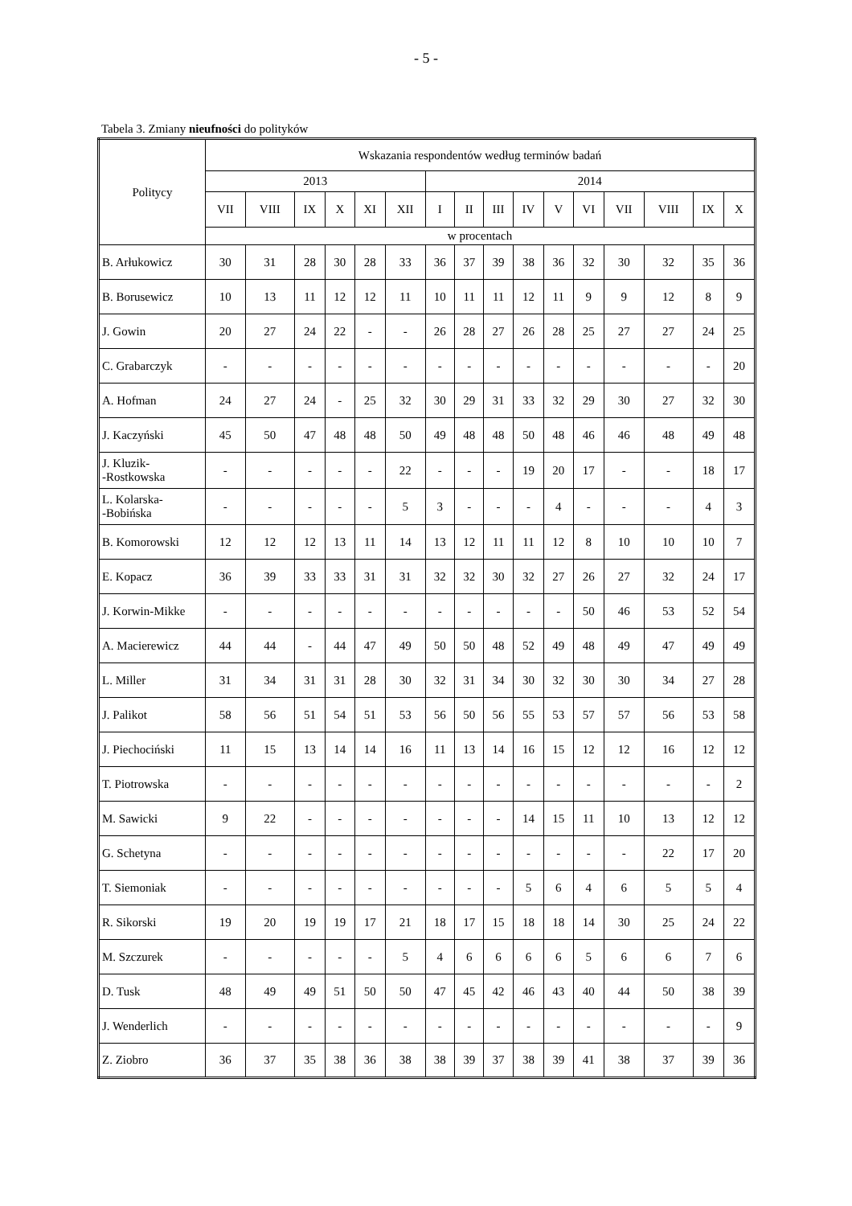- 5 -
Tabela 3. Zmiany nieufności do polityków
| Politycy | Wskazania respondentów według terminów badań | | | | | | | | | | | | | | | |
| --- | --- | --- | --- | --- | --- | --- | --- | --- | --- | --- | --- | --- | --- | --- | --- | --- |
| | 2013 | | | | | | 2014 | | | | | | | | | |
| | VII | VIII | IX | X | XI | XII | I | II | III | IV | V | VI | VII | VIII | IX | X |
| | w procentach | | | | | | | | | | | | | | | |
| B. Arłukowicz | 30 | 31 | 28 | 30 | 28 | 33 | 36 | 37 | 39 | 38 | 36 | 32 | 30 | 32 | 35 | 36 |
| B. Borusewicz | 10 | 13 | 11 | 12 | 12 | 11 | 10 | 11 | 11 | 12 | 11 | 9 | 9 | 12 | 8 | 9 |
| J. Gowin | 20 | 27 | 24 | 22 | - | - | 26 | 28 | 27 | 26 | 28 | 25 | 27 | 27 | 24 | 25 |
| C. Grabarczyk | - | - | - | - | - | - | - | - | - | - | - | - | - | - | - | 20 |
| A. Hofman | 24 | 27 | 24 | - | 25 | 32 | 30 | 29 | 31 | 33 | 32 | 29 | 30 | 27 | 32 | 30 |
| J. Kaczyński | 45 | 50 | 47 | 48 | 48 | 50 | 49 | 48 | 48 | 50 | 48 | 46 | 46 | 48 | 49 | 48 |
| J. Kluzik- -Rostkowska | - | - | - | - | - | 22 | - | - | - | 19 | 20 | 17 | - | - | 18 | 17 |
| L. Kolarska- -Bobińska | - | - | - | - | - | 5 | 3 | - | - | - | 4 | - | - | - | 4 | 3 |
| B. Komorowski | 12 | 12 | 12 | 13 | 11 | 14 | 13 | 12 | 11 | 11 | 12 | 8 | 10 | 10 | 10 | 7 |
| E. Kopacz | 36 | 39 | 33 | 33 | 31 | 31 | 32 | 32 | 30 | 32 | 27 | 26 | 27 | 32 | 24 | 17 |
| J. Korwin-Mikke | - | - | - | - | - | - | - | - | - | - | - | 50 | 46 | 53 | 52 | 54 |
| A. Macierewicz | 44 | 44 | - | 44 | 47 | 49 | 50 | 50 | 48 | 52 | 49 | 48 | 49 | 47 | 49 | 49 |
| L. Miller | 31 | 34 | 31 | 31 | 28 | 30 | 32 | 31 | 34 | 30 | 32 | 30 | 30 | 34 | 27 | 28 |
| J. Palikot | 58 | 56 | 51 | 54 | 51 | 53 | 56 | 50 | 56 | 55 | 53 | 57 | 57 | 56 | 53 | 58 |
| J. Piechociński | 11 | 15 | 13 | 14 | 14 | 16 | 11 | 13 | 14 | 16 | 15 | 12 | 12 | 16 | 12 | 12 |
| T. Piotrowska | - | - | - | - | - | - | - | - | - | - | - | - | - | - | - | 2 |
| M. Sawicki | 9 | 22 | - | - | - | - | - | - | - | 14 | 15 | 11 | 10 | 13 | 12 | 12 |
| G. Schetyna | - | - | - | - | - | - | - | - | - | - | - | - | - | 22 | 17 | 20 |
| T. Siemoniak | - | - | - | - | - | - | - | - | - | 5 | 6 | 4 | 6 | 5 | 5 | 4 |
| R. Sikorski | 19 | 20 | 19 | 19 | 17 | 21 | 18 | 17 | 15 | 18 | 18 | 14 | 30 | 25 | 24 | 22 |
| M. Szczurek | - | - | - | - | - | 5 | 4 | 6 | 6 | 6 | 6 | 5 | 6 | 6 | 7 | 6 |
| D. Tusk | 48 | 49 | 49 | 51 | 50 | 50 | 47 | 45 | 42 | 46 | 43 | 40 | 44 | 50 | 38 | 39 |
| J. Wenderlich | - | - | - | - | - | - | - | - | - | - | - | - | - | - | - | 9 |
| Z. Ziobro | 36 | 37 | 35 | 38 | 36 | 38 | 38 | 39 | 37 | 38 | 39 | 41 | 38 | 37 | 39 | 36 |